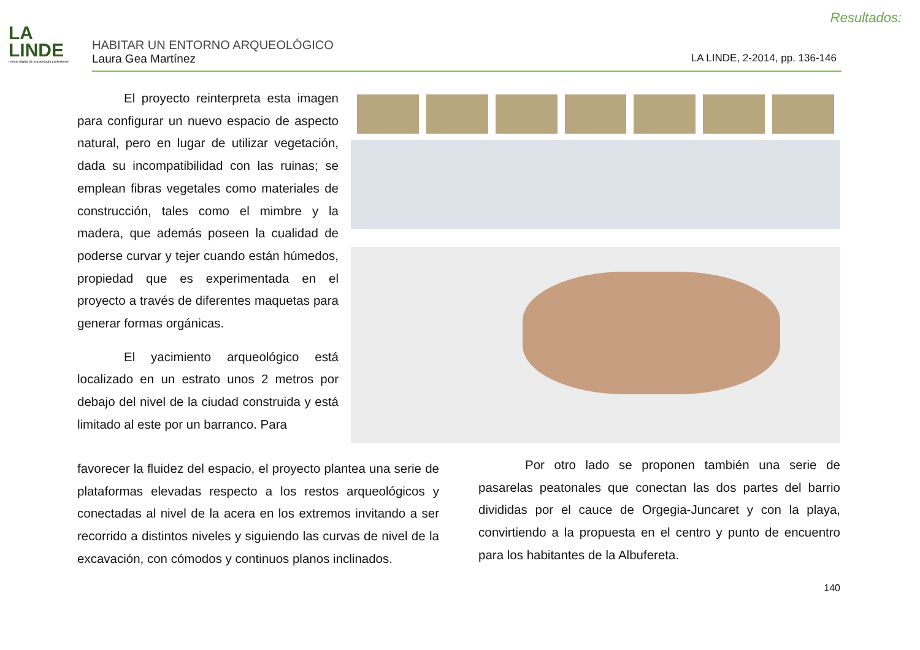Resultados:
LA
LINDE
revista digital de arqueología profesional
HABITAR UN ENTORNO ARQUEOLÓGICO
Laura Gea Martínez LA LINDE, 2-2014, pp. 136-146
El proyecto reinterpreta esta imagen para configurar un nuevo espacio de aspecto natural, pero en lugar de utilizar vegetación, dada su incompatibilidad con las ruinas; se emplean fibras vegetales como materiales de construcción, tales como el mimbre y la madera, que además poseen la cualidad de poderse curvar y tejer cuando están húmedos, propiedad que es experimentada en el proyecto a través de diferentes maquetas para generar formas orgánicas.
El yacimiento arqueológico está localizado en un estrato unos 2 metros por debajo del nivel de la ciudad construida y está limitado al este por un barranco. Para
favorecer la fluidez del espacio, el proyecto plantea una serie de plataformas elevadas respecto a los restos arqueológicos y conectadas al nivel de la acera en los extremos invitando a ser recorrido a distintos niveles y siguiendo las curvas de nivel de la excavación, con cómodos y continuos planos inclinados.
Por otro lado se proponen también una serie de pasarelas peatonales que conectan las dos partes del barrio divididas por el cauce de Orgegia-Juncaret y con la playa, convirtiendo a la propuesta en el centro y punto de encuentro para los habitantes de la Albufereta.
140